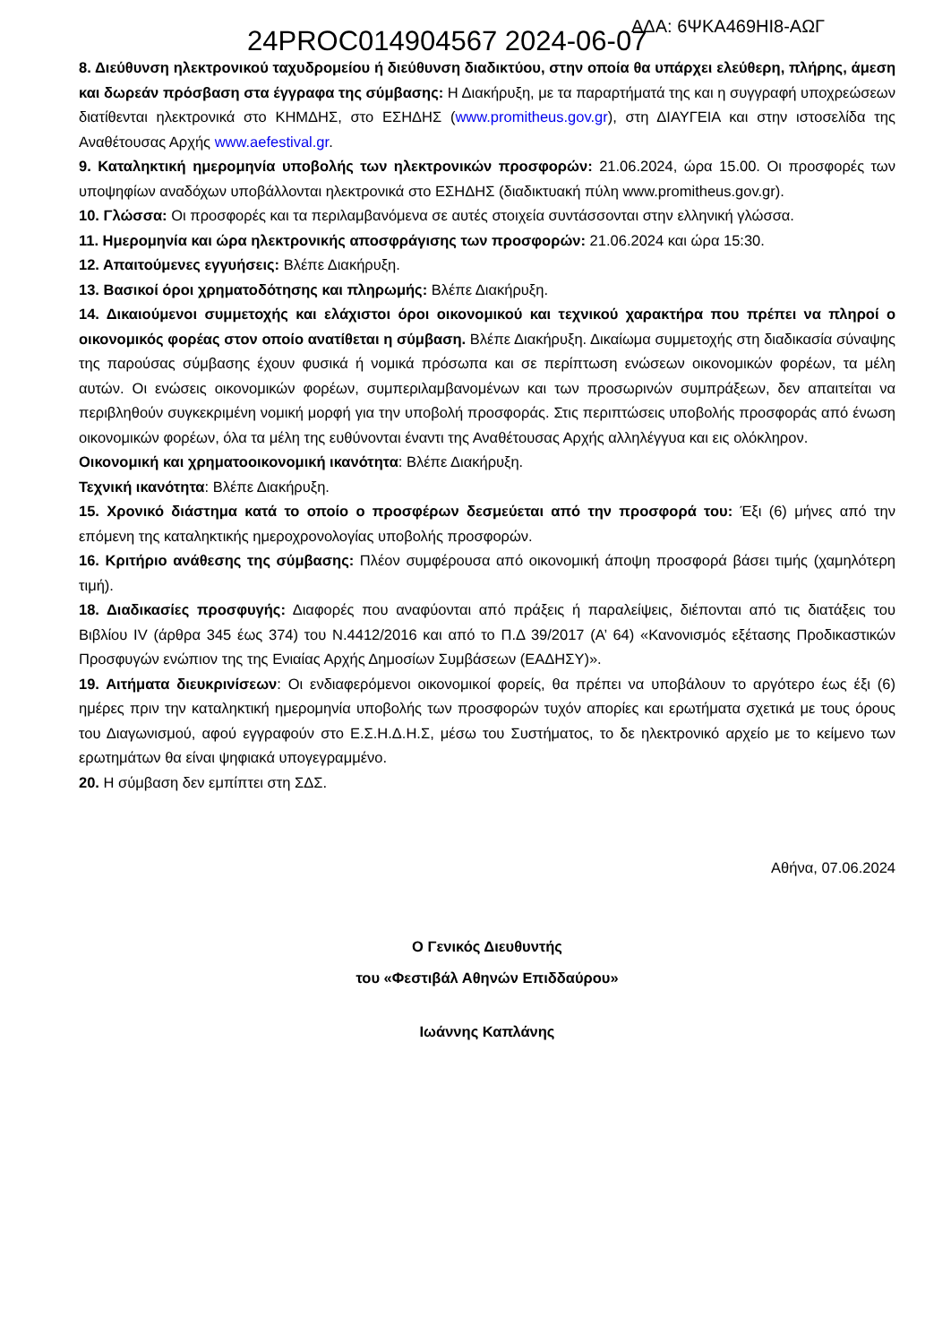24PROC014904567 2024-06-07 ΑΔΑ: 6ΨΚΑ469ΗΙ8-ΑΩΓ
8. Διεύθυνση ηλεκτρονικού ταχυδρομείου ή διεύθυνση διαδικτύου, στην οποία θα υπάρχει ελεύθερη, πλήρης, άμεση και δωρεάν πρόσβαση στα έγγραφα της σύμβασης: Η Διακήρυξη, με τα παραρτήματά της και η συγγραφή υποχρεώσεων διατίθενται ηλεκτρονικά στο ΚΗΜΔΗΣ, στο ΕΣΗΔΗΣ (www.promitheus.gov.gr), στη ΔΙΑΥΓΕΙΑ και στην ιστοσελίδα της Αναθέτουσας Αρχής www.aefestival.gr.
9. Καταληκτική ημερομηνία υποβολής των ηλεκτρονικών προσφορών: 21.06.2024, ώρα 15.00. Οι προσφορές των υποψηφίων αναδόχων υποβάλλονται ηλεκτρονικά στο ΕΣΗΔΗΣ (διαδικτυακή πύλη www.promitheus.gov.gr).
10. Γλώσσα: Οι προσφορές και τα περιλαμβανόμενα σε αυτές στοιχεία συντάσσονται στην ελληνική γλώσσα.
11. Ημερομηνία και ώρα ηλεκτρονικής αποσφράγισης των προσφορών: 21.06.2024 και ώρα 15:30.
12. Απαιτούμενες εγγυήσεις: Βλέπε Διακήρυξη.
13. Βασικοί όροι χρηματοδότησης και πληρωμής: Βλέπε Διακήρυξη.
14. Δικαιούμενοι συμμετοχής και ελάχιστοι όροι οικονομικού και τεχνικού χαρακτήρα που πρέπει να πληροί ο οικονομικός φορέας στον οποίο ανατίθεται η σύμβαση. Βλέπε Διακήρυξη. Δικαίωμα συμμετοχής στη διαδικασία σύναψης της παρούσας σύμβασης έχουν φυσικά ή νομικά πρόσωπα και σε περίπτωση ενώσεων οικονομικών φορέων, τα μέλη αυτών. Οι ενώσεις οικονομικών φορέων, συμπεριλαμβανομένων και των προσωρινών συμπράξεων, δεν απαιτείται να περιβληθούν συγκεκριμένη νομική μορφή για την υποβολή προσφοράς. Στις περιπτώσεις υποβολής προσφοράς από ένωση οικονομικών φορέων, όλα τα μέλη της ευθύνονται έναντι της Αναθέτουσας Αρχής αλληλέγγυα και εις ολόκληρον.
Οικονομική και χρηματοοικονομική ικανότητα: Βλέπε Διακήρυξη.
Τεχνική ικανότητα: Βλέπε Διακήρυξη.
15. Χρονικό διάστημα κατά το οποίο ο προσφέρων δεσμεύεται από την προσφορά του: Έξι (6) μήνες από την επόμενη της καταληκτικής ημεροχρονολογίας υποβολής προσφορών.
16. Κριτήριο ανάθεσης της σύμβασης: Πλέον συμφέρουσα από οικονομική άποψη προσφορά βάσει τιμής (χαμηλότερη τιμή).
18. Διαδικασίες προσφυγής: Διαφορές που αναφύονται από πράξεις ή παραλείψεις, διέπονται από τις διατάξεις του Βιβλίου IV (άρθρα 345 έως 374) του Ν.4412/2016 και από το Π.Δ 39/2017 (Α’ 64) «Κανονισμός εξέτασης Προδικαστικών Προσφυγών ενώπιον της της Ενιαίας Αρχής Δημοσίων Συμβάσεων (ΕΑΔΗΣΥ)».
19. Αιτήματα διευκρινίσεων: Οι ενδιαφερόμενοι οικονομικοί φορείς, θα πρέπει να υποβάλουν το αργότερο έως έξι (6) ημέρες πριν την καταληκτική ημερομηνία υποβολής των προσφορών τυχόν απορίες και ερωτήματα σχετικά με τους όρους του Διαγωνισμού, αφού εγγραφούν στο Ε.Σ.Η.Δ.Η.Σ, μέσω του Συστήματος, το δε ηλεκτρονικό αρχείο με το κείμενο των ερωτημάτων θα είναι ψηφιακά υπογεγραμμένο.
20. Η σύμβαση δεν εμπίπτει στη ΣΔΣ.
Αθήνα, 07.06.2024
Ο Γενικός Διευθυντής
του «Φεστιβάλ Αθηνών Επιδδαύρου»
Ιωάννης Καπλάνης